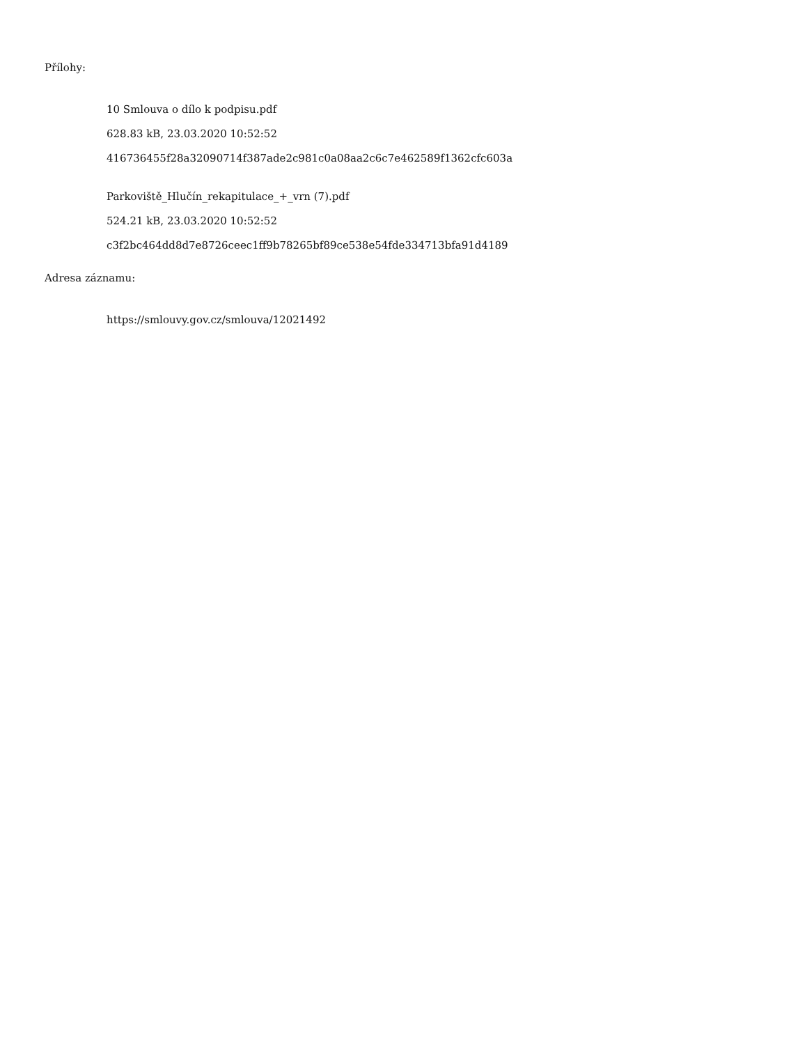Přílohy:
10 Smlouva o dílo k podpisu.pdf
628.83 kB, 23.03.2020 10:52:52
416736455f28a32090714f387ade2c981c0a08aa2c6c7e462589f1362cfc603a
Parkoviště_Hlučín_rekapitulace_+_vrn (7).pdf
524.21 kB, 23.03.2020 10:52:52
c3f2bc464dd8d7e8726ceec1ff9b78265bf89ce538e54fde334713bfa91d4189
Adresa záznamu:
https://smlouvy.gov.cz/smlouva/12021492